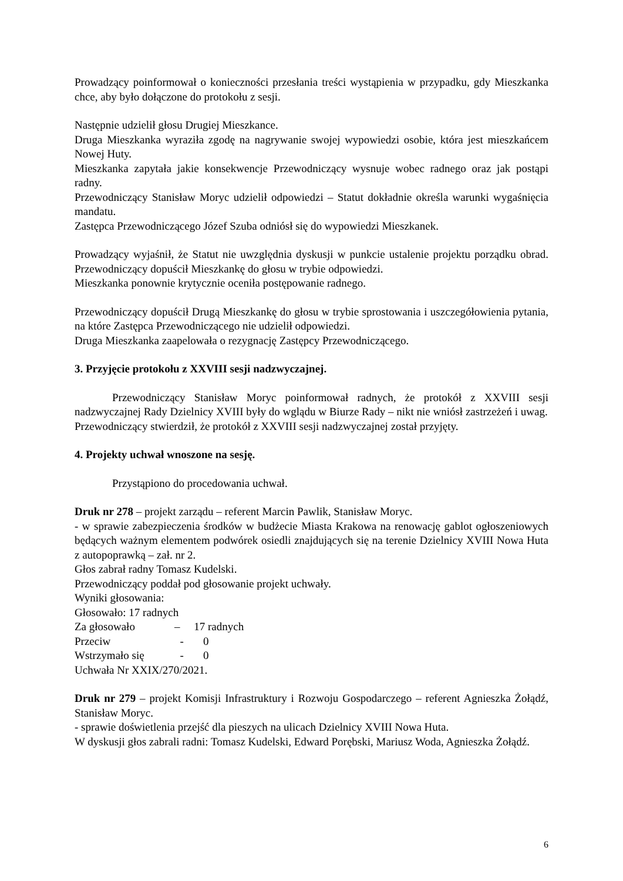Prowadzący poinformował o konieczności przesłania treści wystąpienia w przypadku, gdy Mieszkanka chce, aby było dołączone do protokołu z sesji.
Następnie udzielił głosu Drugiej Mieszkance.
Druga Mieszkanka wyraziła zgodę na nagrywanie swojej wypowiedzi osobie, która jest mieszkańcem Nowej Huty.
Mieszkanka zapytała jakie konsekwencje Przewodniczący wysnuje wobec radnego oraz jak postąpi radny.
Przewodniczący Stanisław Moryc udzielił odpowiedzi – Statut dokładnie określa warunki wygaśnięcia mandatu.
Zastępca Przewodniczącego Józef Szuba odniósł się do wypowiedzi Mieszkanek.
Prowadzący wyjaśnił, że Statut nie uwzględnia dyskusji w punkcie ustalenie projektu porządku obrad. Przewodniczący dopuścił Mieszkankę do głosu w trybie odpowiedzi.
Mieszkanka ponownie krytycznie oceniła postępowanie radnego.
Przewodniczący dopuścił Drugą Mieszkankę do głosu w trybie sprostowania i uszczegółowienia pytania, na które Zastępca Przewodniczącego nie udzielił odpowiedzi.
Druga Mieszkanka zaapelowała o rezygnację Zastępcy Przewodniczącego.
3. Przyjęcie protokołu z XXVIII sesji nadzwyczajnej.
Przewodniczący Stanisław Moryc poinformował radnych, że protokół z XXVIII sesji nadzwyczajnej Rady Dzielnicy XVIII były do wglądu w Biurze Rady – nikt nie wniósł zastrzeżeń i uwag.
Przewodniczący stwierdził, że protokół z XXVIII sesji nadzwyczajnej został przyjęty.
4. Projekty uchwał wnoszone na sesję.
Przystąpiono do procedowania uchwał.
Druk nr 278 – projekt zarządu – referent Marcin Pawlik, Stanisław Moryc.
- w sprawie zabezpieczenia środków w budżecie Miasta Krakowa na renowację gablot ogłoszeniowych będących ważnym elementem podwórek osiedli znajdujących się na terenie Dzielnicy XVIII Nowa Huta z autopoprawką – zał. nr 2.
Głos zabrał radny Tomasz Kudelski.
Przewodniczący poddał pod głosowanie projekt uchwały.
Wyniki głosowania:
Głosowało: 17 radnych
Za głosowało – 17 radnych
Przeciw - 0
Wstrzymało się - 0
Uchwała Nr XXIX/270/2021.
Druk nr 279 – projekt Komisji Infrastruktury i Rozwoju Gospodarczego – referent Agnieszka Żołądź, Stanisław Moryc.
- sprawie doświetlenia przejść dla pieszych na ulicach Dzielnicy XVIII Nowa Huta.
W dyskusji głos zabrali radni: Tomasz Kudelski, Edward Porębski, Mariusz Woda, Agnieszka Żołądź.
6